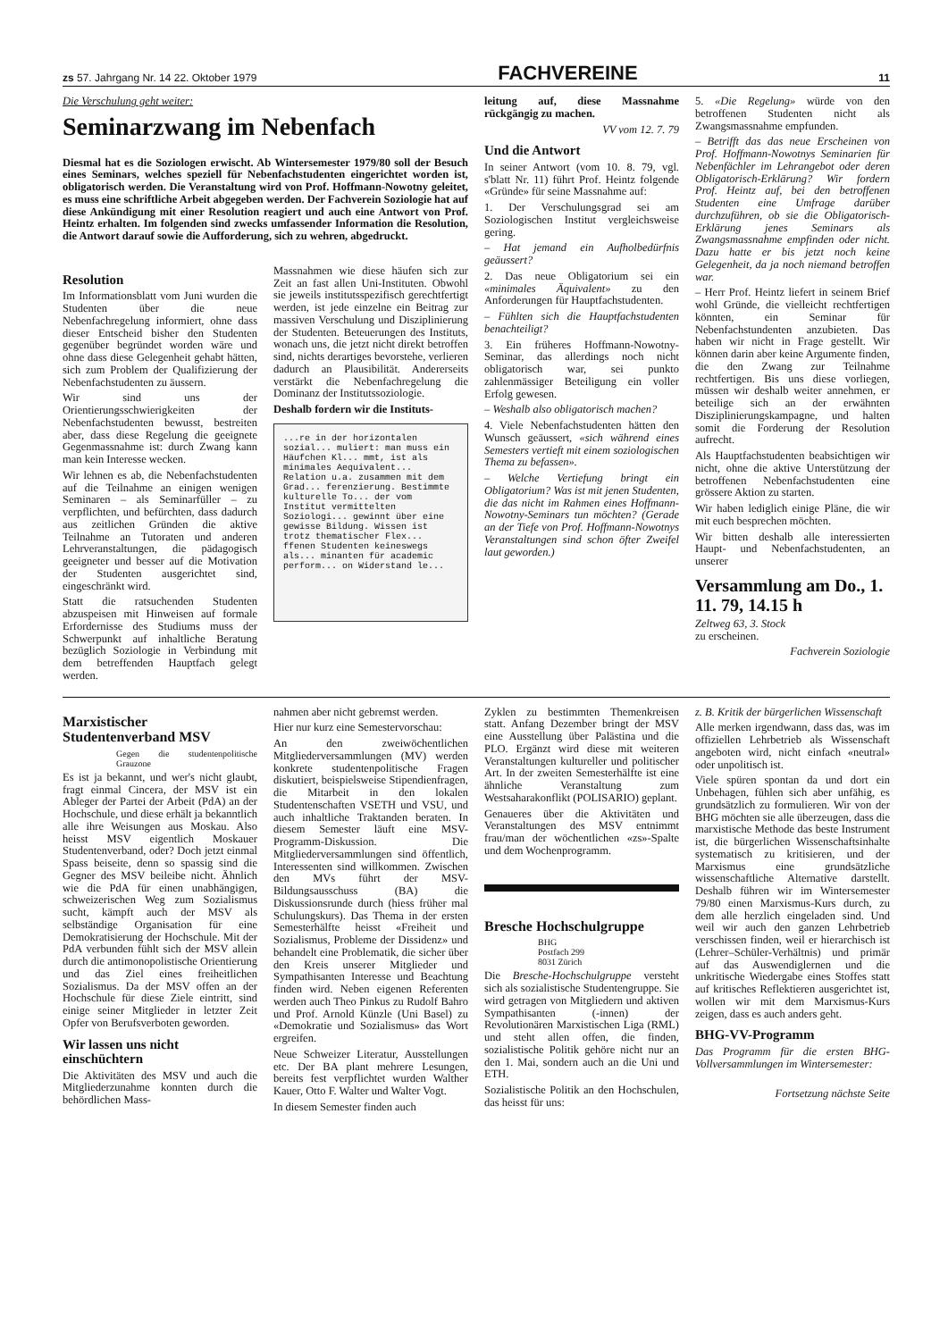zs 57. Jahrgang Nr. 14 22. Oktober 1979 FACHVEREINE 11
Die Verschulung geht weiter:
Seminarzwang im Nebenfach
Diesmal hat es die Soziologen erwischt. Ab Wintersemester 1979/80 soll der Besuch eines Seminars, welches speziell für Nebenfachstudenten eingerichtet worden ist, obligatorisch werden. Die Veranstaltung wird von Prof. Hoffmann-Nowotny geleitet, es muss eine schriftliche Arbeit abgegeben werden. Der Fachverein Soziologie hat auf diese Ankündigung mit einer Resolution reagiert und auch eine Antwort von Prof. Heintz erhalten. Im folgenden sind zwecks umfassender Information die Resolution, die Antwort darauf sowie die Aufforderung, sich zu wehren, abgedruckt.
Resolution
Im Informationsblatt vom Juni wurden die Studenten über die neue Nebenfachregelung informiert, ohne dass dieser Entscheid bisher den Studenten gegenüber begründet worden wäre und ohne dass diese Gelegenheit gehabt hätten, sich zum Problem der Qualifizierung der Nebenfachstudenten zu äussern.
Wir sind uns der Orientierungsschwierigkeiten der Nebenfachstudenten bewusst, bestreiten aber, dass diese Regelung die geeignete Gegenmassnahme ist: durch Zwang kann man kein Interesse wecken.
Wir lehnen es ab, die Nebenfachstudenten auf die Teilnahme an einigen wenigen Seminaren – als Seminarfüller – zu verpflichten, und befürchten, dass dadurch aus zeitlichen Gründen die aktive Teilnahme an Tutoraten und anderen Lehrveranstaltungen, die pädagogisch geeigneter und besser auf die Motivation der Studenten ausgerichtet sind, eingeschränkt wird.
Statt die ratsuchenden Studenten abzuspeisen mit Hinweisen auf formale Erfordernisse des Studiums muss der Schwerpunkt auf inhaltliche Beratung bezüglich Soziologie in Verbindung mit dem betreffenden Hauptfach gelegt werden.
Massnahmen wie diese häufen sich zur Zeit an fast allen Uni-Instituten. Obwohl sie jeweils institutsspezifisch gerechtfertigt werden, ist jede einzelne ein Beitrag zur massiven Verschulung und Disziplinierung der Studenten. Beteuerungen des Instituts, wonach uns, die jetzt nicht direkt betroffen sind, nichts derartiges bevorstehe, verlieren dadurch an Plausibilität. Andererseits verstärkt die Nebenfachregelung die Dominanz der Institutssoziologie.
Deshalb fordern wir die Instituts-
...re in der horizontalen sozial... muliert: man muss ein Häufchen Kl... mmt, ist als minimales Aequivalent... Relation u.a. zusammen mit dem Grad... ferenzierung. Bestimmte kulturelle To... der vom Institut vermittelten Soziologi... gewinnt über eine gewisse Bildung. Wissen ist trotz thematischer Flex... ffenen Studenten keineswegs als... minanten für academic perform... on Widerstand le...
leitung auf, diese Massnahme rückgängig zu machen.
VV vom 12. 7. 79
Und die Antwort
In seiner Antwort (vom 10. 8. 79, vgl. s'blatt Nr. 11) führt Prof. Heintz folgende «Gründe» für seine Massnahme auf:
1. Der Verschulungsgrad sei am Soziologischen Institut vergleichsweise gering.
– Hat jemand ein Aufholbedürfnis geäussert?
2. Das neue Obligatorium sei ein «minimales Äquivalent» zu den Anforderungen für Hauptfachstudenten.
– Fühlten sich die Hauptfachstudenten benachteiligt?
3. Ein früheres Hoffmann-Nowotny-Seminar, das allerdings noch nicht obligatorisch war, sei punkto zahlenmässiger Beteiligung ein voller Erfolg gewesen.
– Weshalb also obligatorisch machen?
4. Viele Nebenfachstudenten hätten den Wunsch geäussert, «sich während eines Semesters vertieft mit einem soziologischen Thema zu befassen».
– Welche Vertiefung bringt ein Obligatorium? Was ist mit jenen Studenten, die das nicht im Rahmen eines Hoffmann-Nowotny-Seminars tun möchten? (Gerade an der Tiefe von Prof. Hoffmann-Nowotnys Veranstaltungen sind schon öfter Zweifel laut geworden.)
5. «Die Regelung» würde von den betroffenen Studenten nicht als Zwangsmassnahme empfunden.
– Betrifft das das neue Erscheinen von Prof. Hoffmann-Nowotnys Seminarien für Nebenfächler im Lehrangebot oder deren Obligatorisch-Erklärung? Wir fordern Prof. Heintz auf, bei den betroffenen Studenten eine Umfrage darüber durchzuführen, ob sie die Obligatorisch-Erklärung jenes Seminars als Zwangsmassnahme empfinden oder nicht. Dazu hatte er bis jetzt noch keine Gelegenheit, da ja noch niemand betroffen war.
– Herr Prof. Heintz liefert in seinem Brief wohl Gründe, die vielleicht rechtfertigen könnten, ein Seminar für Nebenfachstundenten anzubieten. Das haben wir nicht in Frage gestellt. Wir können darin aber keine Argumente finden, die den Zwang zur Teilnahme rechtfertigen. Bis uns diese vorliegen, müssen wir deshalb weiter annehmen, er beteilige sich an der erwähnten Disziplinierungskampagne, und halten somit die Forderung der Resolution aufrecht.
Als Hauptfachstudenten beabsichtigen wir nicht, ohne die aktive Unterstützung der betroffenen Nebenfachstudenten eine grössere Aktion zu starten.
Wir haben lediglich einige Pläne, die wir mit euch besprechen möchten.
Wir bitten deshalb alle interessierten Haupt- und Nebenfachstudenten, an unserer
Versammlung am Do., 1. 11. 79, 14.15 h
Zeltweg 63, 3. Stock
zu erscheinen.
Fachverein Soziologie
Marxistischer Studentenverband MSV
Gegen die studentenpolitische Grauzone
Es ist ja bekannt, und wer's nicht glaubt, fragt einmal Cincera, der MSV ist ein Ableger der Partei der Arbeit (PdA) an der Hochschule, und diese erhält ja bekanntlich alle ihre Weisungen aus Moskau. Also heisst MSV eigentlich Moskauer Studentenverband, oder? Doch jetzt einmal Spass beiseite, denn so spassig sind die Gegner des MSV beileibe nicht. Ähnlich wie die PdA für einen unabhängigen, schweizerischen Weg zum Sozialismus sucht, kämpft auch der MSV als selbständige Organisation für eine Demokratisierung der Hochschule. Mit der PdA verbunden fühlt sich der MSV allein durch die antimonopolistische Orientierung und das Ziel eines freiheitlichen Sozialismus. Da der MSV offen an der Hochschule für diese Ziele eintritt, sind einige seiner Mitglieder in letzter Zeit Opfer von Berufsverboten geworden.
Wir lassen uns nicht einschüchtern
Die Aktivitäten des MSV und auch die Mitgliederzunahme konnten durch die behördlichen Mass-
nahmen aber nicht gebremst werden.
Hier nur kurz eine Semestervorschau:
An den zweiwöchentlichen Mitgliederversammlungen (MV) werden konkrete studentenpolitische Fragen diskutiert, beispielsweise Stipendienfragen, die Mitarbeit in den lokalen Studentenschaften VSETH und VSU, und auch inhaltliche Traktanden beraten. In diesem Semester läuft eine MSV-Programm-Diskussion. Die Mitgliederversammlungen sind öffentlich, Interessenten sind willkommen. Zwischen den MVs führt der MSV-Bildungsausschuss (BA) die Diskussionsrunde durch (hiess früher mal Schulungskurs). Das Thema in der ersten Semesterhälfte heisst «Freiheit und Sozialismus, Probleme der Dissidenz» und behandelt eine Problematik, die sicher über den Kreis unserer Mitglieder und Sympathisanten Interesse und Beachtung finden wird. Neben eigenen Referenten werden auch Theo Pinkus zu Rudolf Bahro und Prof. Arnold Künzle (Uni Basel) zu «Demokratie und Sozialismus» das Wort ergreifen.
Neue Schweizer Literatur, Ausstellungen etc. Der BA plant mehrere Lesungen, bereits fest verpflichtet wurden Walther Kauer, Otto F. Walter und Walter Vogt.
In diesem Semester finden auch
Zyklen zu bestimmten Themenkreisen statt. Anfang Dezember bringt der MSV eine Ausstellung über Palästina und die PLO. Ergänzt wird diese mit weiteren Veranstaltungen kultureller und politischer Art. In der zweiten Semesterhälfte ist eine ähnliche Veranstaltung zum Westsaharakonflikt (POLISARIO) geplant.
Genaueres über die Aktivitäten und Veranstaltungen des MSV entnimmt frau/man der wöchentlichen «zs»-Spalte und dem Wochenprogramm.
Bresche Hochschulgruppe
BHG
Postfach 299
8031 Zürich
Die Bresche-Hochschulgruppe versteht sich als sozialistische Studentengruppe. Sie wird getragen von Mitgliedern und aktiven Sympathisanten (-innen) der Revolutionären Marxistischen Liga (RML) und steht allen offen, die finden, sozialistische Politik gehöre nicht nur an den 1. Mai, sondern auch an die Uni und ETH.
Sozialistische Politik an den Hochschulen, das heisst für uns:
z. B. Kritik der bürgerlichen Wissenschaft
Alle merken irgendwann, dass das, was im offiziellen Lehrbetrieb als Wissenschaft angeboten wird, nicht einfach «neutral» oder unpolitisch ist.
Viele spüren spontan da und dort ein Unbehagen, fühlen sich aber unfähig, es grundsätzlich zu formulieren. Wir von der BHG möchten sie alle überzeugen, dass die marxistische Methode das beste Instrument ist, die bürgerlichen Wissenschaftsinhalte systematisch zu kritisieren, und der Marxismus eine grundsätzliche wissenschaftliche Alternative darstellt. Deshalb führen wir im Wintersemester 79/80 einen Marxismus-Kurs durch, zu dem alle herzlich eingeladen sind. Und weil wir auch den ganzen Lehrbetrieb verschissen finden, weil er hierarchisch ist (Lehrer–Schüler-Verhältnis) und primär auf das Auswendiglernen und die unkritische Wiedergabe eines Stoffes statt auf kritisches Reflektieren ausgerichtet ist, wollen wir mit dem Marxismus-Kurs zeigen, dass es auch anders geht.
BHG-VV-Programm
Das Programm für die ersten BHG-Vollversammlungen im Wintersemester:
Fortsetzung nächste Seite